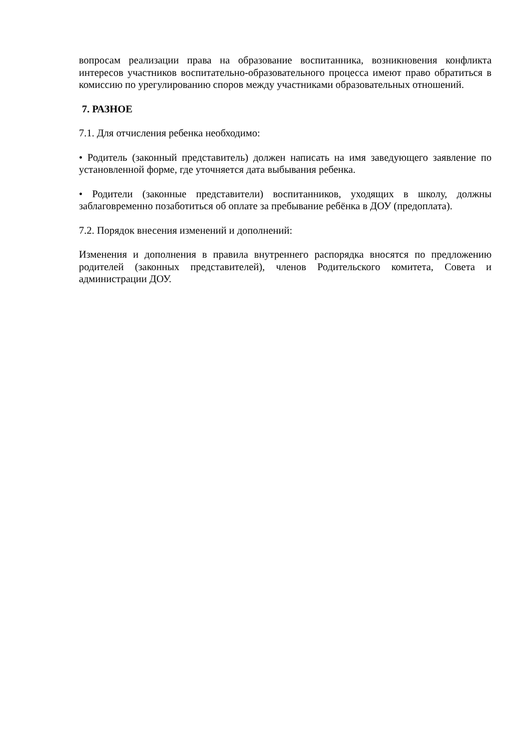вопросам реализации права на образование воспитанника, возникновения конфликта интересов участников воспитательно-образовательного процесса имеют право обратиться в комиссию по урегулированию споров между участниками образовательных отношений.
7. РАЗНОЕ
7.1. Для отчисления ребенка необходимо:
• Родитель (законный представитель) должен написать на имя заведующего заявление по установленной форме, где уточняется дата выбывания ребенка.
• Родители (законные представители) воспитанников, уходящих в школу, должны заблаговременно позаботиться об оплате за пребывание ребёнка в ДОУ (предоплата).
7.2. Порядок внесения изменений и дополнений:
Изменения и дополнения в правила внутреннего распорядка вносятся по предложению родителей (законных представителей), членов Родительского комитета, Совета и администрации ДОУ.